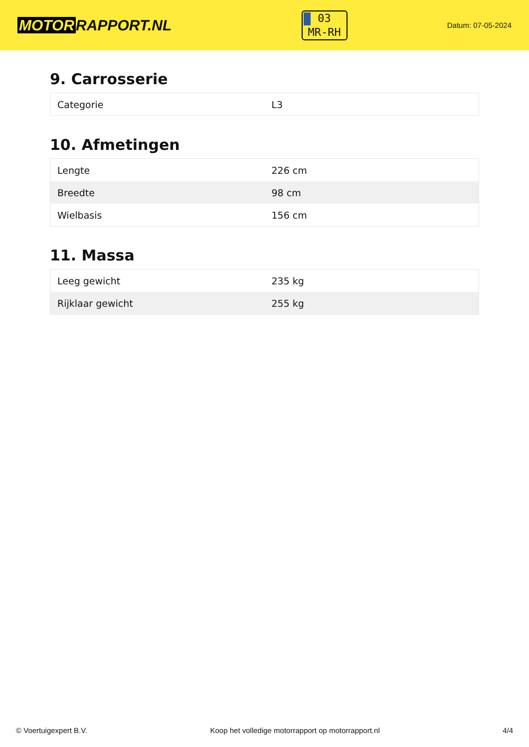MOTOR RAPPORT.NL
03
MR-RH
Datum: 07-05-2024
9. Carrosserie
| Categorie | L3 |
10. Afmetingen
| Lengte | 226 cm |
| Breedte | 98 cm |
| Wielbasis | 156 cm |
11. Massa
| Leeg gewicht | 235 kg |
| Rijklaar gewicht | 255 kg |
© Voertuigexpert B.V. Koop het volledige motorrapport op motorrapport.nl 4/4